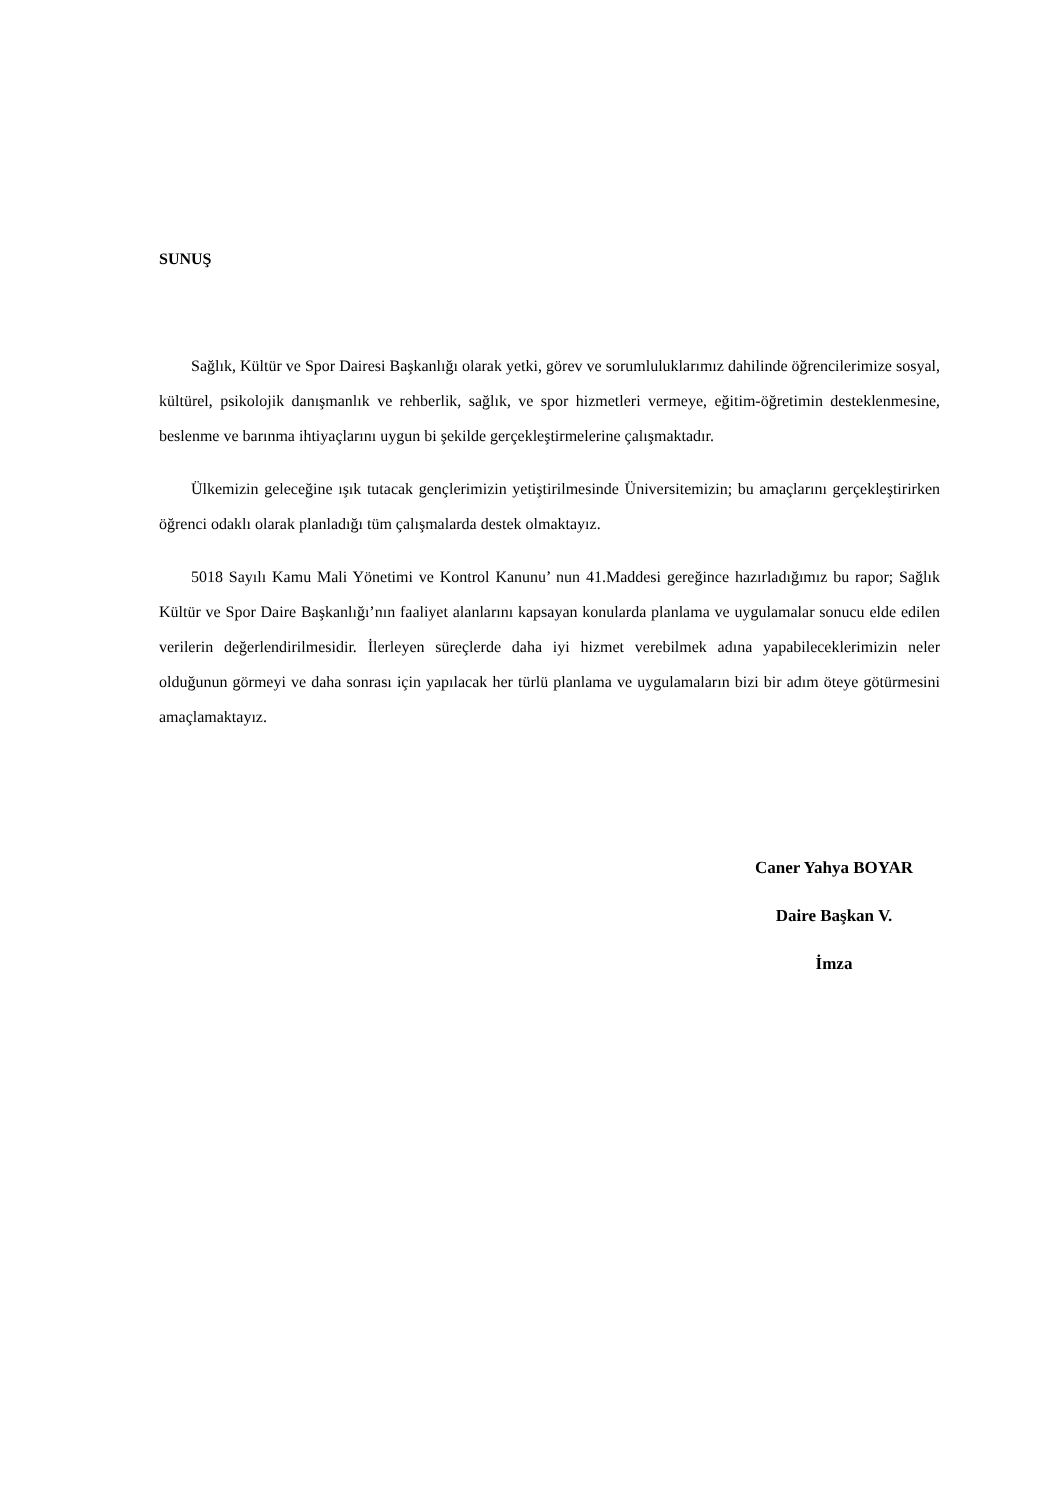SUNUŞ
Sağlık, Kültür ve Spor Dairesi Başkanlığı olarak yetki, görev ve sorumluluklarımız dahilinde öğrencilerimize sosyal, kültürel, psikolojik danışmanlık ve rehberlik, sağlık, ve spor hizmetleri vermeye, eğitim-öğretimin desteklenmesine, beslenme ve barınma ihtiyaçlarını uygun bi şekilde gerçekleştirmelerine çalışmaktadır.
Ülkemizin geleceğine ışık tutacak gençlerimizin yetiştirilmesinde Üniversitemizin; bu amaçlarını gerçekleştirirken öğrenci odaklı olarak planladığı tüm çalışmalarda destek olmaktayız.
5018 Sayılı Kamu Mali Yönetimi ve Kontrol Kanunu’ nun 41.Maddesi gereğince hazırladığımız bu rapor; Sağlık Kültür ve Spor Daire Başkanlığı’nın faaliyet alanlarını kapsayan konularda planlama ve uygulamalar sonucu elde edilen verilerin değerlendirilmesidir. İlerleyen süreçlerde daha iyi hizmet verebilmek adına yapabileceklerimizin neler olduğunun görmeyi ve daha sonrası için yapılacak her türlü planlama ve uygulamaların bizi bir adım öteye götürmesini amaçlamaktayız.
Caner Yahya BOYAR
Daire Başkan V.
İmza